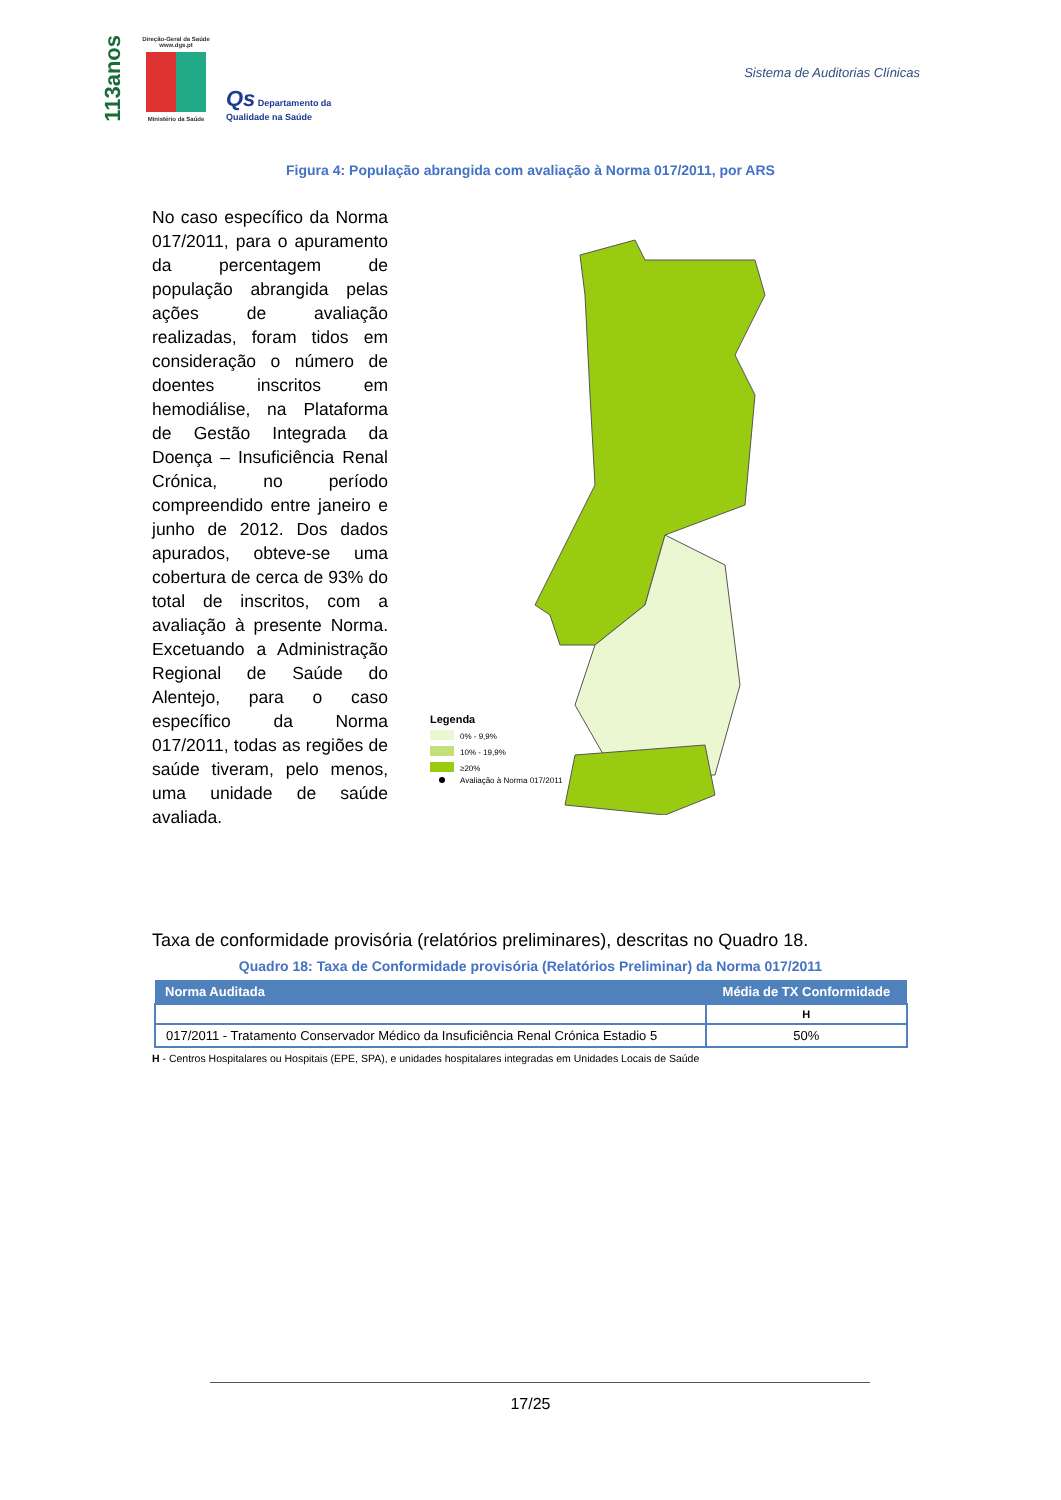113anos
Direção-Geral da Saúde www.dgs.pt
Ministério da Saúde
Qs Departamento da
Qualidade na Saúde
Sistema de Auditorias Clínicas
Figura 4: População abrangida com avaliação à Norma 017/2011, por ARS
No caso específico da Norma 017/2011, para o apuramento da percentagem de população abrangida pelas ações de avaliação realizadas, foram tidos em consideração o número de doentes inscritos em hemodiálise, na Plataforma de Gestão Integrada da Doença – Insuficiência Renal Crónica, no período compreendido entre janeiro e junho de 2012. Dos dados apurados, obteve-se uma cobertura de cerca de 93% do total de inscritos, com a avaliação à presente Norma. Excetuando a Administração Regional de Saúde do Alentejo, para o caso específico da Norma 017/2011, todas as regiões de saúde tiveram, pelo menos, uma unidade de saúde avaliada.
Legenda
0% - 9,9%
10% - 19,9%
≥20%
Avaliação à Norma 017/2011
Taxa de conformidade provisória (relatórios preliminares), descritas no Quadro 18.
Quadro 18: Taxa de Conformidade provisória (Relatórios Preliminar) da Norma 017/2011
| Norma Auditada | Média de TX Conformidade |
| --- | --- |
| | H |
| 017/2011 - Tratamento Conservador Médico da Insuficiência Renal Crónica Estadio 5 | 50% |
H - Centros Hospitalares ou Hospitais (EPE, SPA), e unidades hospitalares integradas em Unidades Locais de Saúde
17/25